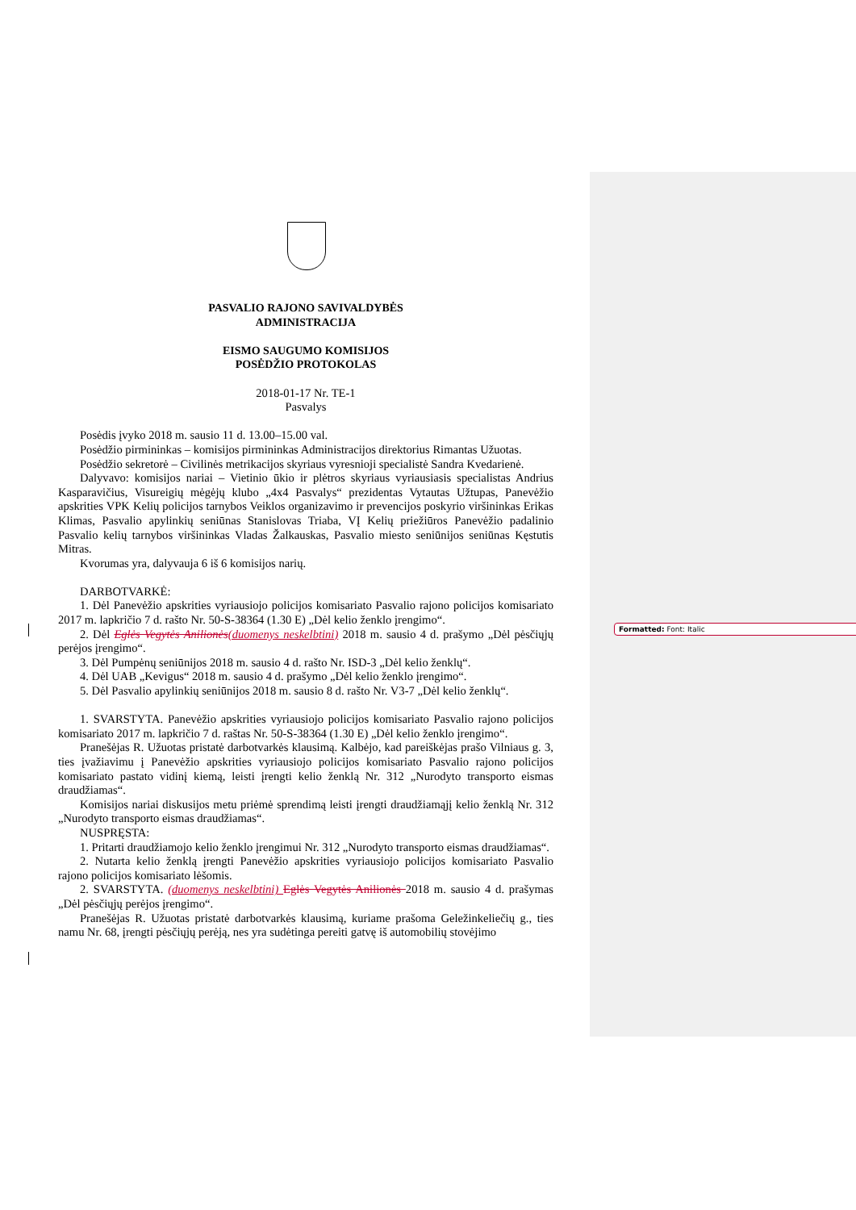Formatted: Font: Italic
PASVALIO RAJONO SAVIVALDYBĖS
ADMINISTRACIJA
EISMO SAUGUMO KOMISIJOS
POSĖDŽIO PROTOKOLAS
2018-01-17 Nr. TE-1
Pasvalys
Posėdis įvyko 2018 m. sausio 11 d. 13.00–15.00 val.
Posėdžio pirmininkas – komisijos pirmininkas Administracijos direktorius Rimantas Užuotas.
Posėdžio sekretorė – Civilinės metrikacijos skyriaus vyresnioji specialistė Sandra Kvedarienė.
Dalyvavo: komisijos nariai – Vietinio ūkio ir plėtros skyriaus vyriausiasis specialistas Andrius Kasparavičius, Visureigių mėgėjų klubo „4x4 Pasvalys“ prezidentas Vytautas Užtupas, Panevėžio apskrities VPK Kelių policijos tarnybos Veiklos organizavimo ir prevencijos poskyrio viršininkas Erikas Klimas, Pasvalio apylinkių seniūnas Stanislovas Triaba, VĮ Kelių priežiūros Panevėžio padalinio Pasvalio kelių tarnybos viršininkas Vladas Žalkauskas, Pasvalio miesto seniūnijos seniūnas Kęstutis Mitras.
Kvorumas yra, dalyvauja 6 iš 6 komisijos narių.
DARBOTVARKĖ:
1. Dėl Panevėžio apskrities vyriausiojo policijos komisariato Pasvalio rajono policijos komisariato 2017 m. lapkričio 7 d. rašto Nr. 50-S-38364 (1.30 E) „Dėl kelio ženklo įrengimo“.
2. Dėl Eglės Vegytės Anilionės(duomenys neskelbtini) 2018 m. sausio 4 d. prašymo „Dėl pėsčiųjų perėjos įrengimo“.
3. Dėl Pumpėnų seniūnijos 2018 m. sausio 4 d. rašto Nr. ISD-3 „Dėl kelio ženklų“.
4. Dėl UAB „Kevigus“ 2018 m. sausio 4 d. prašymo „Dėl kelio ženklo įrengimo“.
5. Dėl Pasvalio apylinkių seniūnijos 2018 m. sausio 8 d. rašto Nr. V3-7 „Dėl kelio ženklų“.
1. SVARSTYTA. Panevėžio apskrities vyriausiojo policijos komisariato Pasvalio rajono policijos komisariato 2017 m. lapkričio 7 d. raštas Nr. 50-S-38364 (1.30 E) „Dėl kelio ženklo įrengimo“.
Pranešėjas R. Užuotas pristatė darbotvarkės klausimą. Kalbėjo, kad pareiškėjas prašo Vilniaus g. 3, ties įvažiavimu į Panevėžio apskrities vyriausiojo policijos komisariato Pasvalio rajono policijos komisariato pastato vidinį kiemą, leisti įrengti kelio ženklą Nr. 312 „Nurodyto transporto eismas draudžiamas“.
Komisijos nariai diskusijos metu priėmė sprendimą leisti įrengti draudžiamąjį kelio ženklą Nr. 312 „Nurodyto transporto eismas draudžiamas“.
NUSPRĘSTA:
1. Pritarti draudžiamojo kelio ženklo įrengimui Nr. 312 „Nurodyto transporto eismas draudžiamas“.
2. Nutarta kelio ženklą įrengti Panevėžio apskrities vyriausiojo policijos komisariato Pasvalio rajono policijos komisariato lėšomis.
2. SVARSTYTA. (duomenys neskelbtini) Eglės Vegytės Anilionės 2018 m. sausio 4 d. prašymas „Dėl pėsčiųjų perėjos įrengimo“.
Pranešėjas R. Užuotas pristatė darbotvarkės klausimą, kuriame prašoma Geležinkeliečių g., ties namu Nr. 68, įrengti pėsčiųjų perėją, nes yra sudėtinga pereiti gatvę iš automobilių stovėjimo